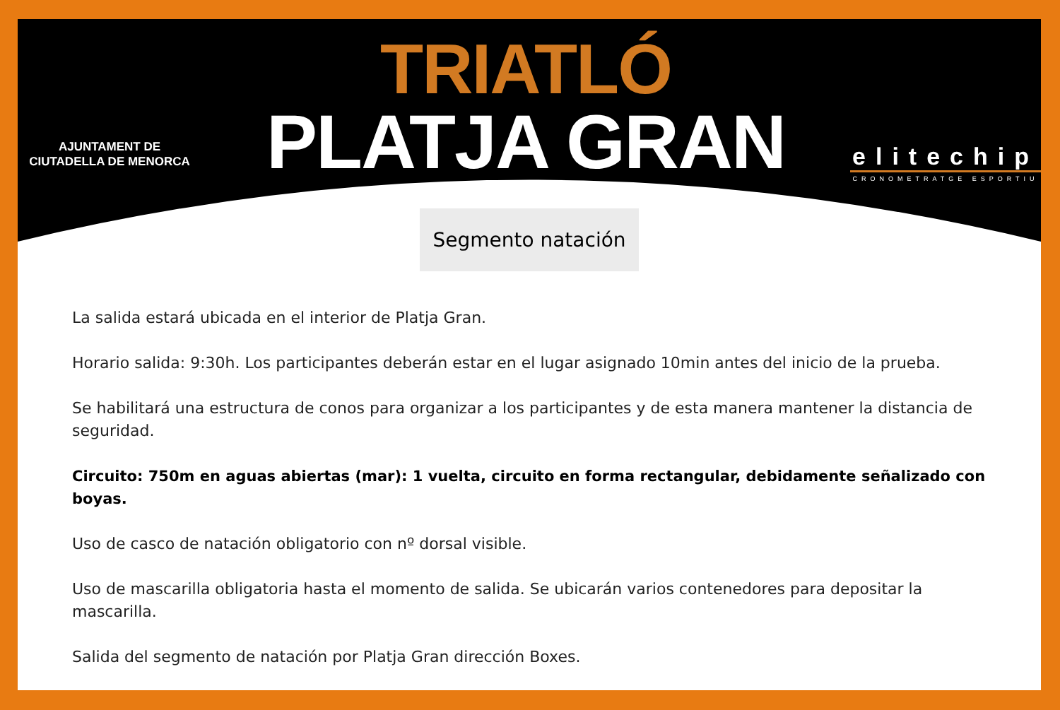AJUNTAMENT DE
CIUTADELLA DE MENORCA
TRIATLÓ
PLATJA GRAN
elitechip
CRONOMETRATGE ESPORTIU
Segmento natación
La salida estará ubicada en el interior de Platja Gran.
Horario salida: 9:30h. Los participantes deberán estar en el lugar asignado 10min antes del inicio de la prueba.
Se habilitará una estructura de conos para organizar a los participantes y de esta manera mantener la distancia de seguridad.
Circuito: 750m en aguas abiertas (mar): 1 vuelta, circuito en forma rectangular, debidamente señalizado con boyas.
Uso de casco de natación obligatorio con nº dorsal visible.
Uso de mascarilla obligatoria hasta el momento de salida. Se ubicarán varios contenedores para depositar la mascarilla.
Salida del segmento de natación por Platja Gran dirección Boxes.